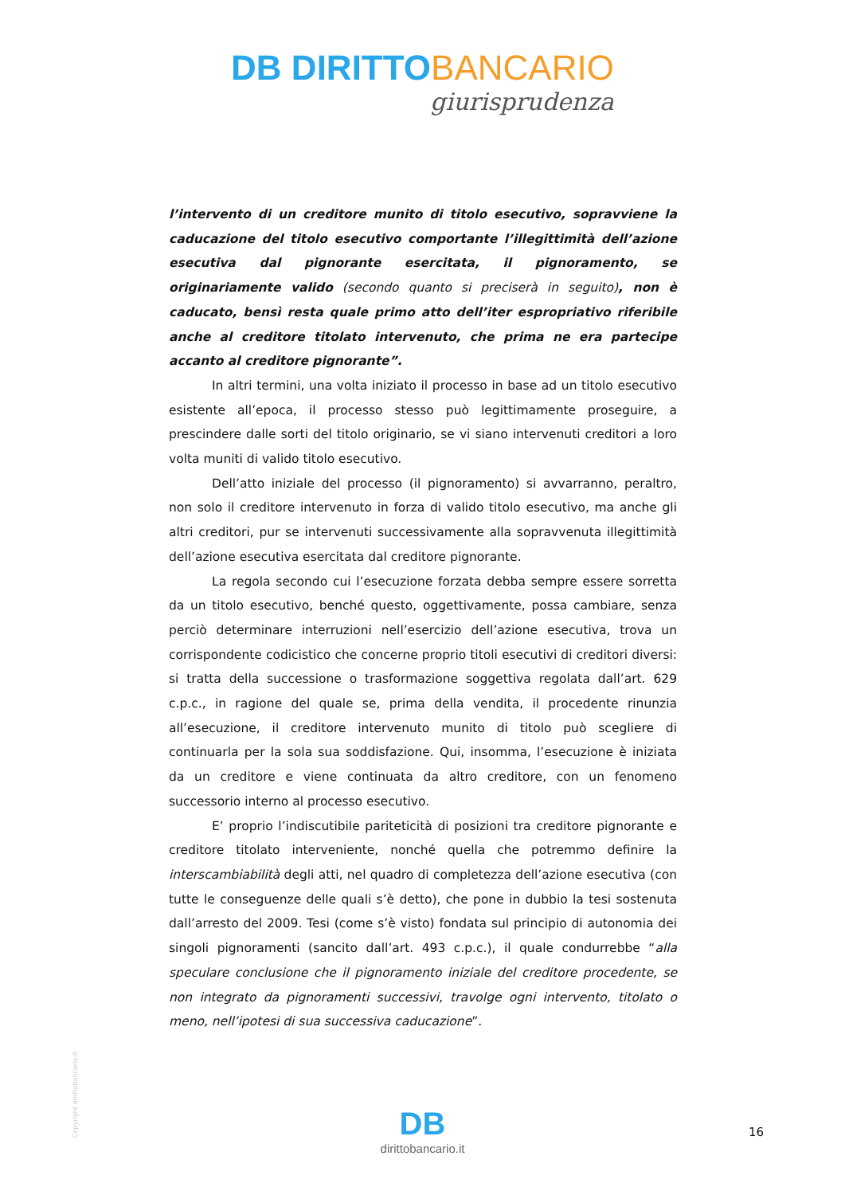DB DIRITTO BANCARIO
giurisprudenza
l’intervento di un creditore munito di titolo esecutivo, sopravviene la caducazione del titolo esecutivo comportante l’illegittimità dell’azione esecutiva dal pignorante esercitata, il pignoramento, se originariamente valido (secondo quanto si preciserà in seguito), non è caducato, bensì resta quale primo atto dell’iter espropriativo riferibile anche al creditore titolato intervenuto, che prima ne era partecipe accanto al creditore pignorante”.
In altri termini, una volta iniziato il processo in base ad un titolo esecutivo esistente all’epoca, il processo stesso può legittimamente proseguire, a prescindere dalle sorti del titolo originario, se vi siano intervenuti creditori a loro volta muniti di valido titolo esecutivo.
Dell’atto iniziale del processo (il pignoramento) si avvarranno, peraltro, non solo il creditore intervenuto in forza di valido titolo esecutivo, ma anche gli altri creditori, pur se intervenuti successivamente alla sopravvenuta illegittimità dell’azione esecutiva esercitata dal creditore pignorante.
La regola secondo cui l’esecuzione forzata debba sempre essere sorretta da un titolo esecutivo, benché questo, oggettivamente, possa cambiare, senza perciò determinare interruzioni nell’esercizio dell’azione esecutiva, trova un corrispondente codicistico che concerne proprio titoli esecutivi di creditori diversi: si tratta della successione o trasformazione soggettiva regolata dall’art. 629 c.p.c., in ragione del quale se, prima della vendita, il procedente rinunzia all’esecuzione, il creditore intervenuto munito di titolo può scegliere di continuarla per la sola sua soddisfazione. Qui, insomma, l’esecuzione è iniziata da un creditore e viene continuata da altro creditore, con un fenomeno successorio interno al processo esecutivo.
E’ proprio l’indiscutibile pariteticità di posizioni tra creditore pignorante e creditore titolato interveniente, nonché quella che potremmo definire la interscambiabilità degli atti, nel quadro di completezza dell’azione esecutiva (con tutte le conseguenze delle quali s’è detto), che pone in dubbio la tesi sostenuta dall’arresto del 2009. Tesi (come s’è visto) fondata sul principio di autonomia dei singoli pignoramenti (sancito dall’art. 493 c.p.c.), il quale condurrebbe “alla speculare conclusione che il pignoramento iniziale del creditore procedente, se non integrato da pignoramenti successivi, travolge ogni intervento, titolato o meno, nell’ipotesi di sua successiva caducazione”.
Copyright dirittobancario.it
DB
dirittobancario.it
16